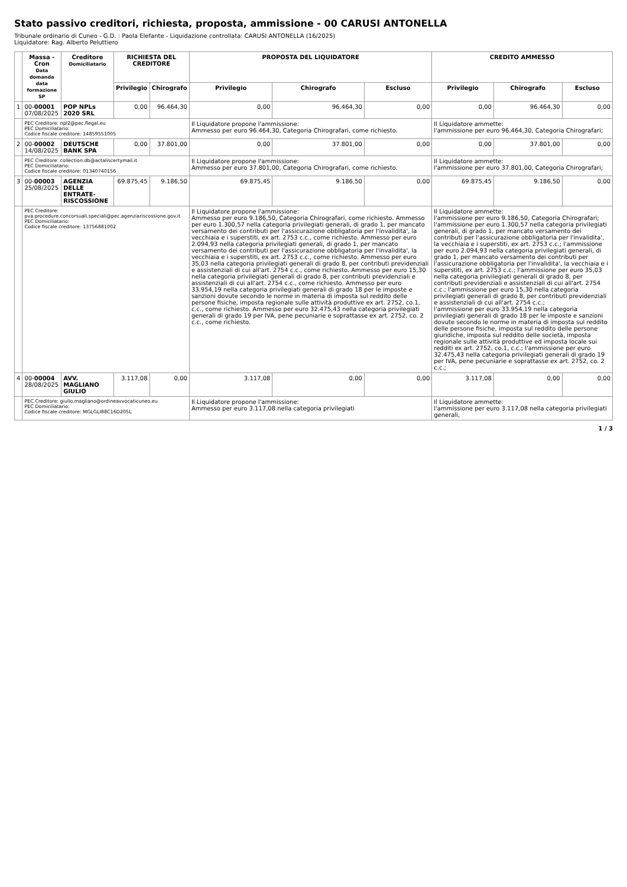Stato passivo creditori, richiesta, proposta, ammissione - 00 CARUSI ANTONELLA
Tribunale ordinario di Cuneo - G.D. : Paola Elefante - Liquidazione controllata: CARUSI ANTONELLA (16/2025)
Liquidatore: Rag. Alberto Peluttiero
| | Massa - Cron Data domanda data formazione SP | Creditore Domiciliatario | RICHIESTA DEL CREDITORE | | PROPOSTA DEL LIQUIDATORE | | | CREDITO AMMESSO | | |
| --- | --- | --- | --- | --- | --- | --- | --- | --- | --- | --- |
| | | | Privilegio | Chirografo | Privilegio | Chirografo | Escluso | Privilegio | Chirografo | Escluso |
| 1 | 00- 00001 07/08/2025 | POP NPLs 2020 SRL | 0,00 | 96.464,30 | 0,00 | 96.464,30 | 0,00 | 0,00 | 96.464,30 | 0,00 |
| | PEC Creditore: npl2@pec.flegal.eu PEC Domiciliatario: Codice fiscale creditore: 14859551005 | | | | Il Liquidatore propone l'ammissione: Ammesso per euro 96.464,30, Categoria Chirografari, come richiesto. | | | Il Liquidatore ammette: l'ammissione per euro 96.464,30, Categoria Chirografari; | | |
| 2 | 00- 00002 14/08/2025 | DEUTSCHE BANK SPA | 0,00 | 37.801,00 | 0,00 | 37.801,00 | 0,00 | 0,00 | 37.801,00 | 0,00 |
| | PEC Creditore: collection.db@actaliscertymail.it PEC Domiciliatario: Codice fiscale creditore: 01340740156 | | | | Il Liquidatore propone l'ammissione: Ammesso per euro 37.801,00, Categoria Chirografari, come richiesto. | | | Il Liquidatore ammette: l'ammissione per euro 37.801,00, Categoria Chirografari; | | |
| 3 | 00- 00003 25/08/2025 | AGENZIA DELLE ENTRATE-RISCOSSIONE | 69.875,45 | 9.186,50 | 69.875,45 | 9.186,50 | 0,00 | 69.875,45 | 9.186,50 | 0,00 |
| | PEC Creditore: pva.procedure.concorsuali.speciali@pec.agenziariscossione.gov.it PEC Domiciliatario: Codice fiscale creditore: 13756881002 | | | | Il Liquidatore propone l'ammissione: Ammesso per euro 9.186,50, Categoria Chirografari, come richiesto. Ammesso per euro 1.300,57 nella categoria privilegiati generali, di grado 1, per mancato versamento dei contributi per l'assicurazione obbligatoria per l'invalidita', la vecchiaia e i superstiti, ex art. 2753 c.c., come richiesto. Ammesso per euro 2.094,93 nella categoria privilegiati generali, di grado 1, per mancato versamento dei contributi per l'assicurazione obbligatoria per l'invalidita', la vecchiaia e i superstiti, ex art. 2753 c.c., come richiesto. Ammesso per euro 35,03 nella categoria privilegiati generali di grado 8, per contributi previdenziali e assistenziali di cui all'art. 2754 c.c., come richiesto. Ammesso per euro 15,30 nella categoria privilegiati generali di grado 8, per contributi previdenziali e assistenziali di cui all'art. 2754 c.c., come richiesto. Ammesso per euro 33.954,19 nella categoria privilegiati generali di grado 18 per le imposte e sanzioni dovute secondo le norme in materia di imposta sul reddito delle persone fisiche, imposta regionale sulle attività produttive ex art. 2752, co.1, c.c., come richiesto. Ammesso per euro 32.475,43 nella categoria privilegiati generali di grado 19 per IVA, pene pecuniarie e soprattasse ex art. 2752, co. 2 c.c., come richiesto. | | | Il Liquidatore ammette: l'ammissione per euro 9.186,50, Categoria Chirografari; l'ammissione per euro 1.300,57 nella categoria privilegiati generali, di grado 1, per mancato versamento dei contributi per l'assicurazione obbligatoria per l'invalidita', la vecchiaia e i superstiti, ex art. 2753 c.c.; l'ammissione per euro 2.094,93 nella categoria privilegiati generali, di grado 1, per mancato versamento dei contributi per l'assicurazione obbligatoria per l'invalidita', la vecchiaia e i superstiti, ex art. 2753 c.c.; l'ammissione per euro 35,03 nella categoria privilegiati generali di grado 8, per contributi previdenziali e assistenziali di cui all'art. 2754 c.c.; l'ammissione per euro 15,30 nella categoria privilegiati generali di grado 8, per contributi previdenziali e assistenziali di cui all'art. 2754 c.c.; l'ammissione per euro 33.954,19 nella categoria privilegiati generali di grado 18 per le imposte e sanzioni dovute secondo le norme in materia di imposta sul reddito delle persone fisiche, imposta sul reddito delle persone giuridiche, imposta sul reddito delle società, imposta regionale sulle attività produttive ed imposta locale sui redditi ex art. 2752, co.1, c.c.; l'ammissione per euro 32.475,43 nella categoria privilegiati generali di grado 19 per IVA, pene pecuniarie e soprattasse ex art. 2752, co. 2 c.c.; | | |
| 4 | 00- 00004 28/08/2025 | AVV. MAGLIANO GIULIO | 3.117,08 | 0,00 | 3.117,08 | 0,00 | 0,00 | 3.117,08 | 0,00 | 0,00 |
| | PEC Creditore: giulio.magliano@ordineavvocaticuneo.eu PEC Domiciliatario: Codice fiscale creditore: MGLGLI88C16D205L | | | | Il Liquidatore propone l'ammissione: Ammesso per euro 3.117,08 nella categoria privilegiati | | | Il Liquidatore ammette: l'ammissione per euro 3.117,08 nella categoria privilegiati generali, | | |
1 / 3